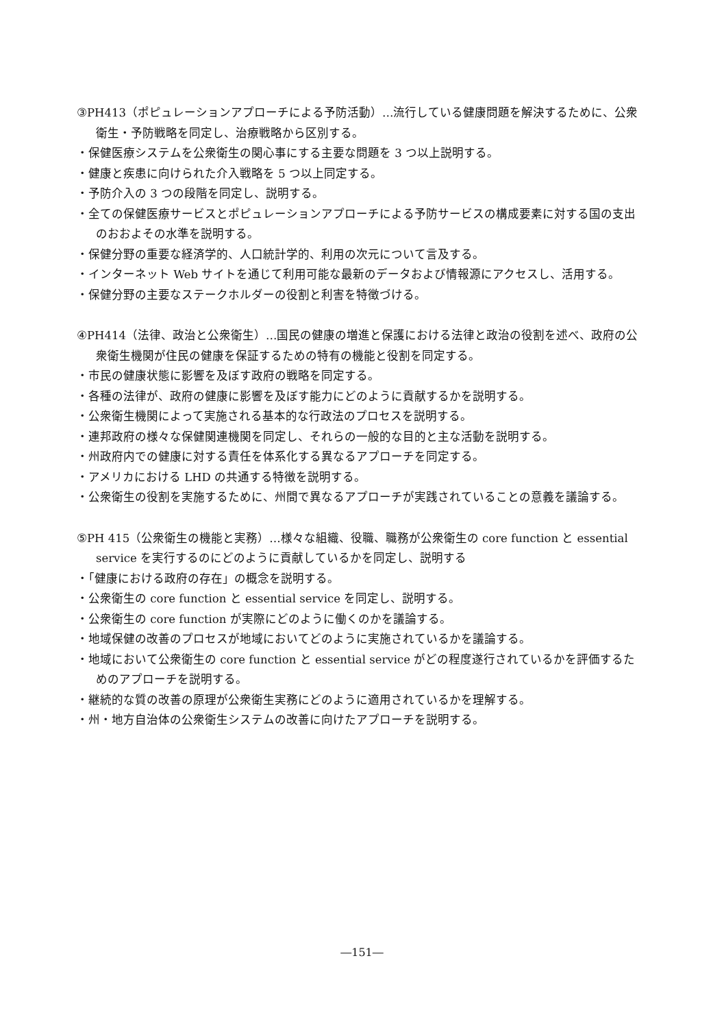③PH413（ポピュレーションアプローチによる予防活動）…流行している健康問題を解決するために、公衆衛生・予防戦略を同定し、治療戦略から区別する。
・保健医療システムを公衆衛生の関心事にする主要な問題を 3 つ以上説明する。
・健康と疾患に向けられた介入戦略を 5 つ以上同定する。
・予防介入の 3 つの段階を同定し、説明する。
・全ての保健医療サービスとポピュレーションアプローチによる予防サービスの構成要素に対する国の支出のおおよその水準を説明する。
・保健分野の重要な経済学的、人口統計学的、利用の次元について言及する。
・インターネット Web サイトを通じて利用可能な最新のデータおよび情報源にアクセスし、活用する。
・保健分野の主要なステークホルダーの役割と利害を特徴づける。
④PH414（法律、政治と公衆衛生）…国民の健康の増進と保護における法律と政治の役割を述べ、政府の公衆衛生機関が住民の健康を保証するための特有の機能と役割を同定する。
・市民の健康状態に影響を及ぼす政府の戦略を同定する。
・各種の法律が、政府の健康に影響を及ぼす能力にどのように貢献するかを説明する。
・公衆衛生機関によって実施される基本的な行政法のプロセスを説明する。
・連邦政府の様々な保健関連機関を同定し、それらの一般的な目的と主な活動を説明する。
・州政府内での健康に対する責任を体系化する異なるアプローチを同定する。
・アメリカにおける LHD の共通する特徴を説明する。
・公衆衛生の役割を実施するために、州間で異なるアプローチが実践されていることの意義を議論する。
⑤PH 415（公衆衛生の機能と実務）…様々な組織、役職、職務が公衆衛生の core function と essential service を実行するのにどのように貢献しているかを同定し、説明する
・「健康における政府の存在」の概念を説明する。
・公衆衛生の core function と essential service を同定し、説明する。
・公衆衛生の core function が実際にどのように働くのかを議論する。
・地域保健の改善のプロセスが地域においてどのように実施されているかを議論する。
・地域において公衆衛生の core function と essential service がどの程度遂行されているかを評価するためのアプローチを説明する。
・継続的な質の改善の原理が公衆衛生実務にどのように適用されているかを理解する。
・州・地方自治体の公衆衛生システムの改善に向けたアプローチを説明する。
―151―